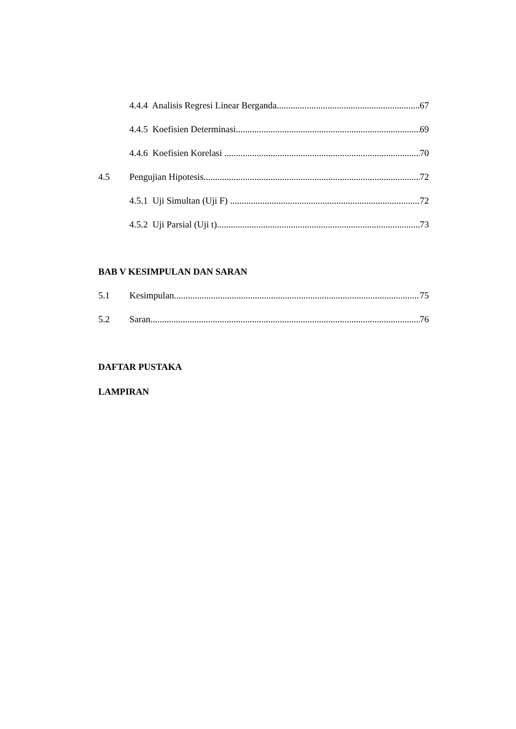4.4.4 Analisis Regresi Linear Berganda 67
4.4.5 Koefisien Determinasi 69
4.4.6 Koefisien Korelasi 70
4.5 Pengujian Hipotesis 72
4.5.1 Uji Simultan (Uji F) 72
4.5.2 Uji Parsial (Uji t) 73
BAB V KESIMPULAN DAN SARAN
5.1 Kesimpulan 75
5.2 Saran 76
DAFTAR PUSTAKA
LAMPIRAN